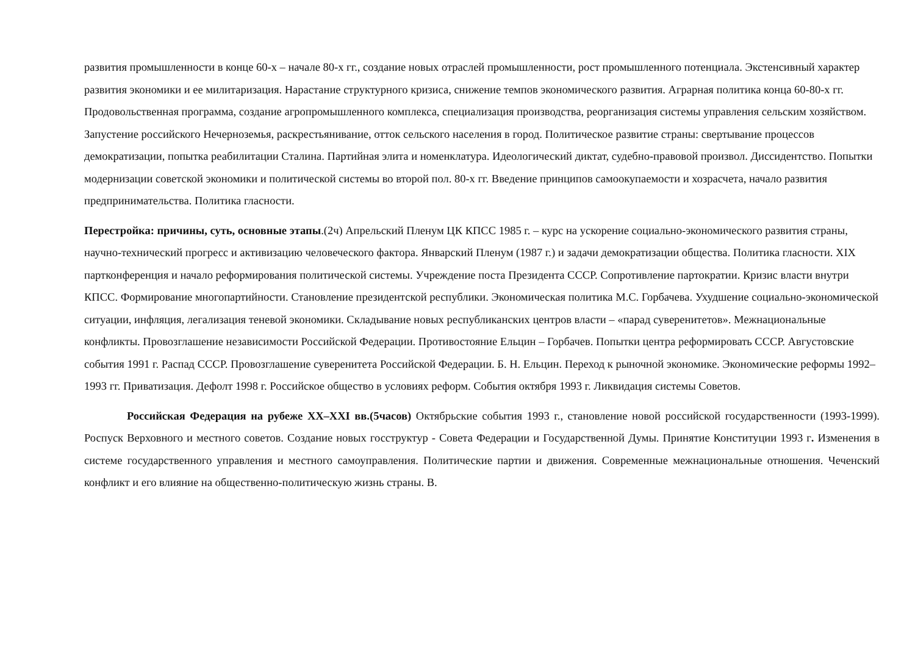развития промышленности в конце 60-х – начале 80-х гг., создание новых отраслей промышленности, рост промышленного потенциала. Экстенсивный характер развития экономики и ее милитаризация. Нарастание структурного кризиса, снижение темпов экономического развития. Аграрная политика конца 60-80-х гг. Продовольственная программа, создание агропромышленного комплекса, специализация производства, реорганизация системы управления сельским хозяйством. Запустение российского Нечерноземья, раскрестьянивание, отток сельского населения в город. Политическое развитие страны: свертывание процессов демократизации, попытка реабилитации Сталина. Партийная элита и номенклатура. Идеологический диктат, судебно-правовой произвол. Диссидентство. Попытки модернизации советской экономики и политической системы во второй пол. 80-х гг. Введение принципов самоокупаемости и хозрасчета, начало развития предпринимательства. Политика гласности.
Перестройка: причины, суть, основные этапы.(2ч) Апрельский Пленум ЦК КПСС 1985 г. – курс на ускорение социально-экономического развития страны, научно-технический прогресс и активизацию человеческого фактора. Январский Пленум (1987 г.) и задачи демократизации общества. Политика гласности. XIX партконференция и начало реформирования политической системы. Учреждение поста Президента СССР. Сопротивление партократии. Кризис власти внутри КПСС. Формирование многопартийности. Становление президентской республики. Экономическая политика М.С. Горбачева. Ухудшение социально-экономической ситуации, инфляция, легализация теневой экономики. Складывание новых республиканских центров власти – «парад суверенитетов». Межнациональные конфликты. Провозглашение независимости Российской Федерации. Противостояние Ельцин – Горбачев. Попытки центра реформировать СССР. Августовские события 1991 г. Распад СССР. Провозглашение суверенитета Российской Федерации. Б. Н. Ельцин. Переход к рыночной экономике. Экономические реформы 1992–1993 гг. Приватизация. Дефолт 1998 г. Российское общество в условиях реформ. События октября 1993 г. Ликвидация системы Советов.
Российская Федерация на рубеже XX–XXI вв.(5часов) Октябрьские события 1993 г., становление новой российской государственности (1993-1999). Роспуск Верховного и местного советов. Создание новых госструктур - Совета Федерации и Государственной Думы. Принятие Конституции 1993 г. Изменения в системе государственного управления и местного самоуправления. Политические партии и движения. Современные межнациональные отношения. Чеченский конфликт и его влияние на общественно-политическую жизнь страны. В.